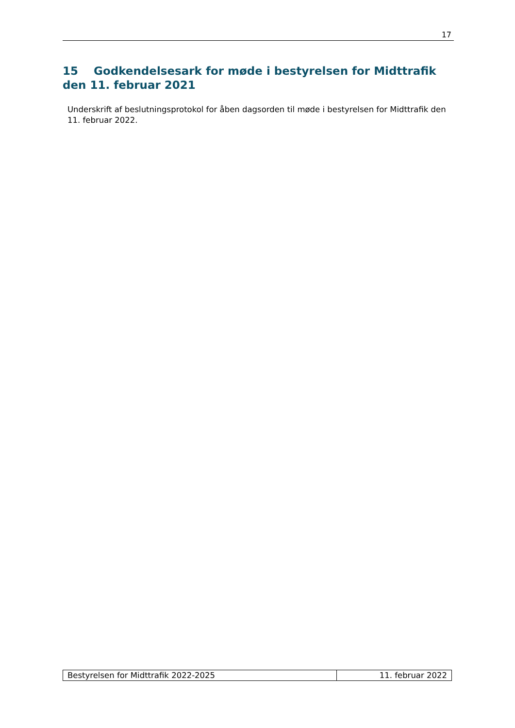17
15 Godkendelsesark for møde i bestyrelsen for Midttrafik den 11. februar 2021
Underskrift af beslutningsprotokol for åben dagsorden til møde i bestyrelsen for Midttrafik den 11. februar 2022.
| Bestyrelsen for Midttrafik 2022-2025 | 11. februar 2022 |